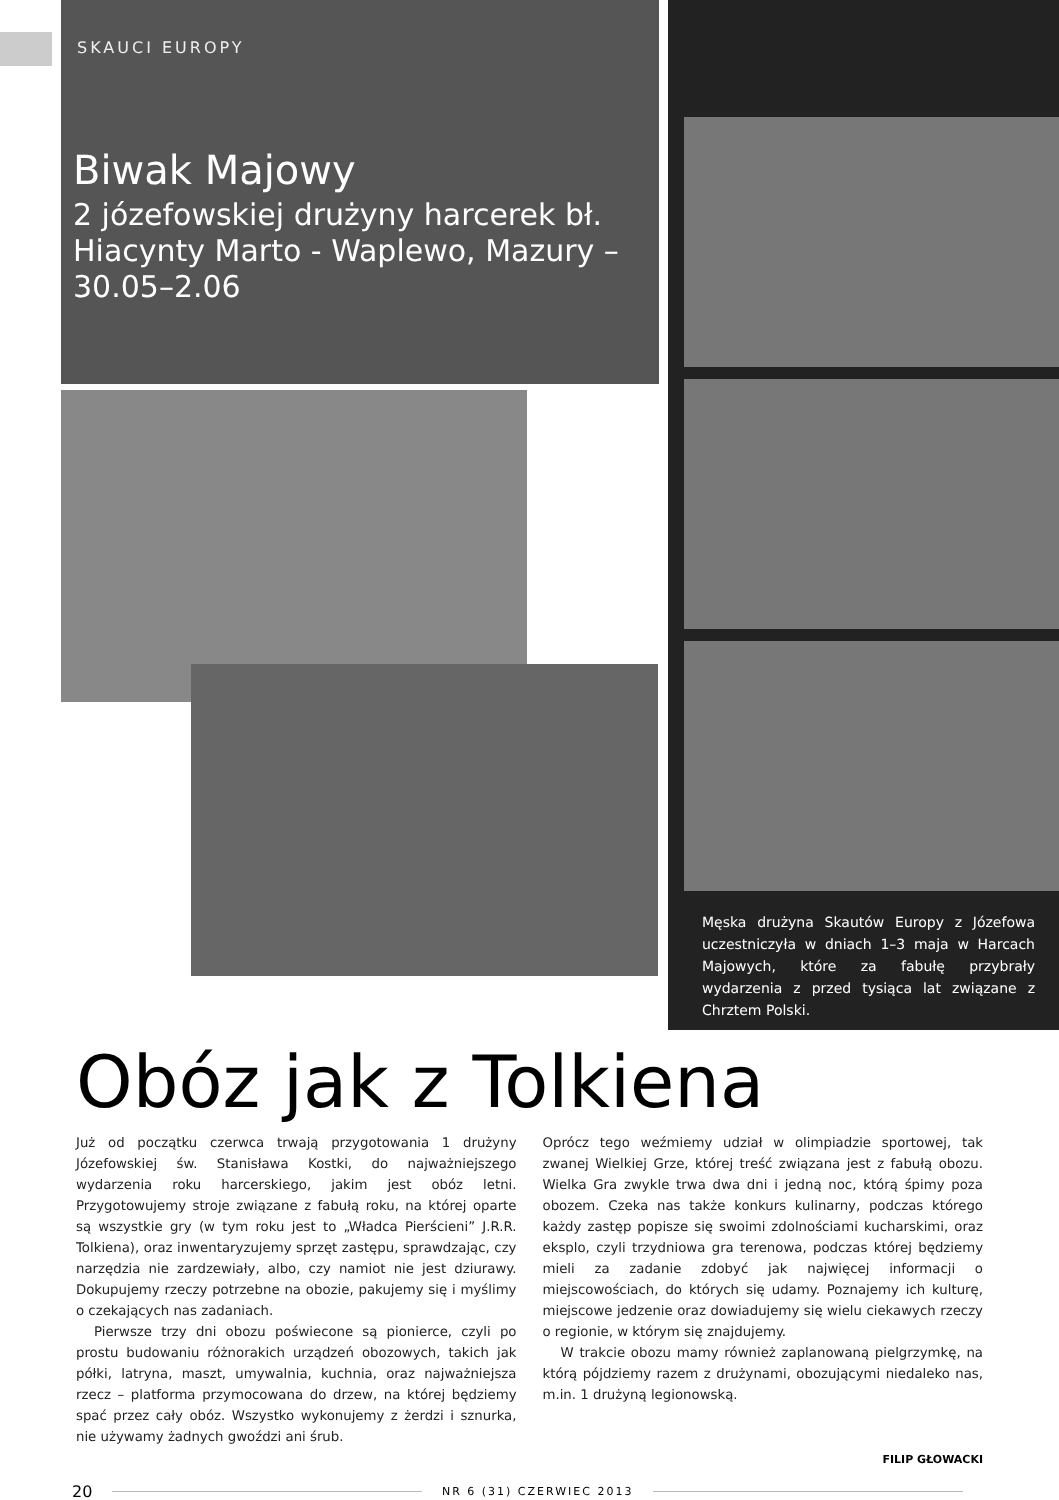SKAUCI EUROPY
Biwak Majowy
2 józefowskiej drużyny harcerek bł. Hiacynty Marto - Waplewo, Mazury – 30.05–2.06
Męska drużyna Skautów Europy z Józefowa uczestniczyła w dniach 1–3 maja w Harcach Majowych, które za fabułę przybrały wydarzenia z przed tysiąca lat związane z Chrztem Polski.
Obóz jak z Tolkiena
Już od początku czerwca trwają przygotowania 1 drużyny Józefowskiej św. Stanisława Kostki, do najważniejszego wydarzenia roku harcerskiego, jakim jest obóz letni. Przygotowujemy stroje związane z fabułą roku, na której oparte są wszystkie gry (w tym roku jest to „Władca Pierścieni” J.R.R. Tolkiena), oraz inwentaryzujemy sprzęt zastępu, sprawdzając, czy narzędzia nie zardzewiały, albo, czy namiot nie jest dziurawy. Dokupujemy rzeczy potrzebne na obozie, pakujemy się i myślimy o czekających nas zadaniach.
Pierwsze trzy dni obozu poświecone są pionierce, czyli po prostu budowaniu różnorakich urządzeń obozowych, takich jak półki, latryna, maszt, umywalnia, kuchnia, oraz najważniejsza rzecz – platforma przymocowana do drzew, na której będziemy spać przez cały obóz. Wszystko wykonujemy z żerdzi i sznurka, nie używamy żadnych gwoździ ani śrub.
Oprócz tego weźmiemy udział w olimpiadzie sportowej, tak zwanej Wielkiej Grze, której treść związana jest z fabułą obozu. Wielka Gra zwykle trwa dwa dni i jedną noc, którą śpimy poza obozem. Czeka nas także konkurs kulinarny, podczas którego każdy zastęp popisze się swoimi zdolnościami kucharskimi, oraz eksplo, czyli trzydniowa gra terenowa, podczas której będziemy mieli za zadanie zdobyć jak najwięcej informacji o miejscowościach, do których się udamy. Poznajemy ich kulturę, miejscowe jedzenie oraz dowiadujemy się wielu ciekawych rzeczy o regionie, w którym się znajdujemy.
W trakcie obozu mamy również zaplanowaną pielgrzymkę, na którą pójdziemy razem z drużynami, obozującymi niedaleko nas, m.in. 1 drużyną legionowską.
FILIP GŁOWACKI
20 NR 6 (31) CZERWIEC 2013